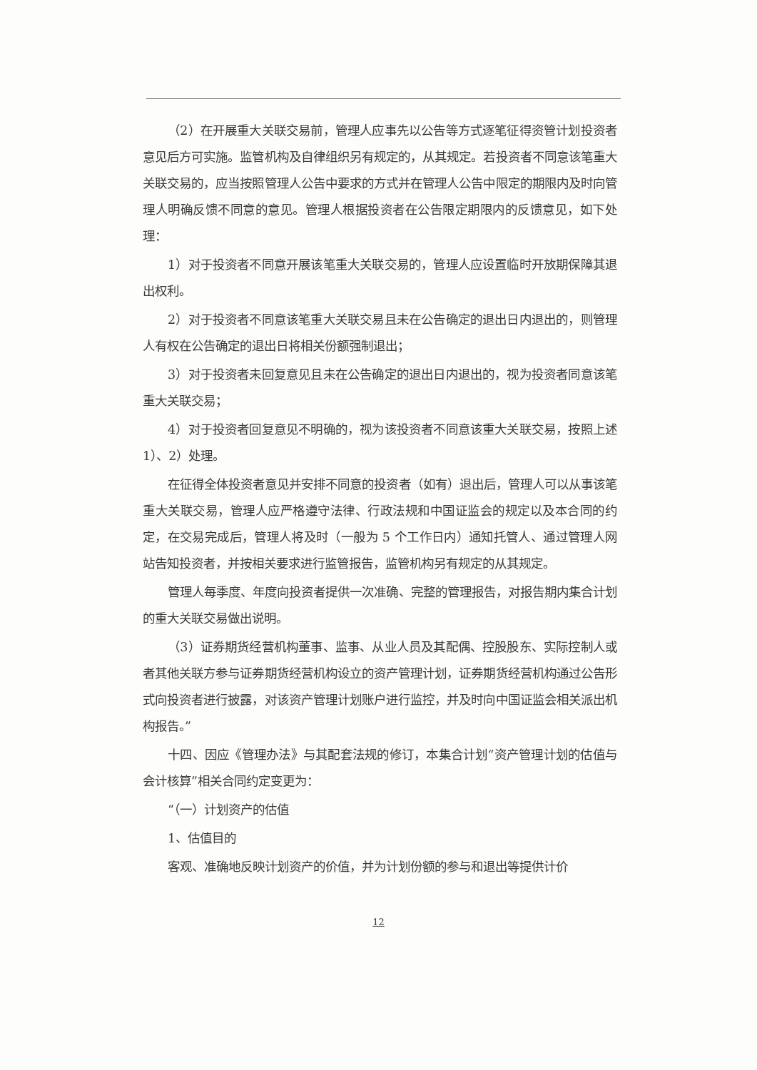（2）在开展重大关联交易前，管理人应事先以公告等方式逐笔征得资管计划投资者意见后方可实施。监管机构及自律组织另有规定的，从其规定。若投资者不同意该笔重大关联交易的，应当按照管理人公告中要求的方式并在管理人公告中限定的期限内及时向管理人明确反馈不同意的意见。管理人根据投资者在公告限定期限内的反馈意见，如下处理：
1）对于投资者不同意开展该笔重大关联交易的，管理人应设置临时开放期保障其退出权利。
2）对于投资者不同意该笔重大关联交易且未在公告确定的退出日内退出的，则管理人有权在公告确定的退出日将相关份额强制退出；
3）对于投资者未回复意见且未在公告确定的退出日内退出的，视为投资者同意该笔重大关联交易；
4）对于投资者回复意见不明确的，视为该投资者不同意该重大关联交易，按照上述 1）、2）处理。
在征得全体投资者意见并安排不同意的投资者（如有）退出后，管理人可以从事该笔重大关联交易，管理人应严格遵守法律、行政法规和中国证监会的规定以及本合同的约定，在交易完成后，管理人将及时（一般为 5 个工作日内）通知托管人、通过管理人网站告知投资者，并按相关要求进行监管报告，监管机构另有规定的从其规定。
管理人每季度、年度向投资者提供一次准确、完整的管理报告，对报告期内集合计划的重大关联交易做出说明。
（3）证券期货经营机构董事、监事、从业人员及其配偶、控股股东、实际控制人或者其他关联方参与证券期货经营机构设立的资产管理计划，证券期货经营机构通过公告形式向投资者进行披露，对该资产管理计划账户进行监控，并及时向中国证监会相关派出机构报告。”
十四、因应《管理办法》与其配套法规的修订，本集合计划“资产管理计划的估值与会计核算”相关合同约定变更为：
“（一）计划资产的估值
1、估值目的
客观、准确地反映计划资产的价值，并为计划份额的参与和退出等提供计价
12